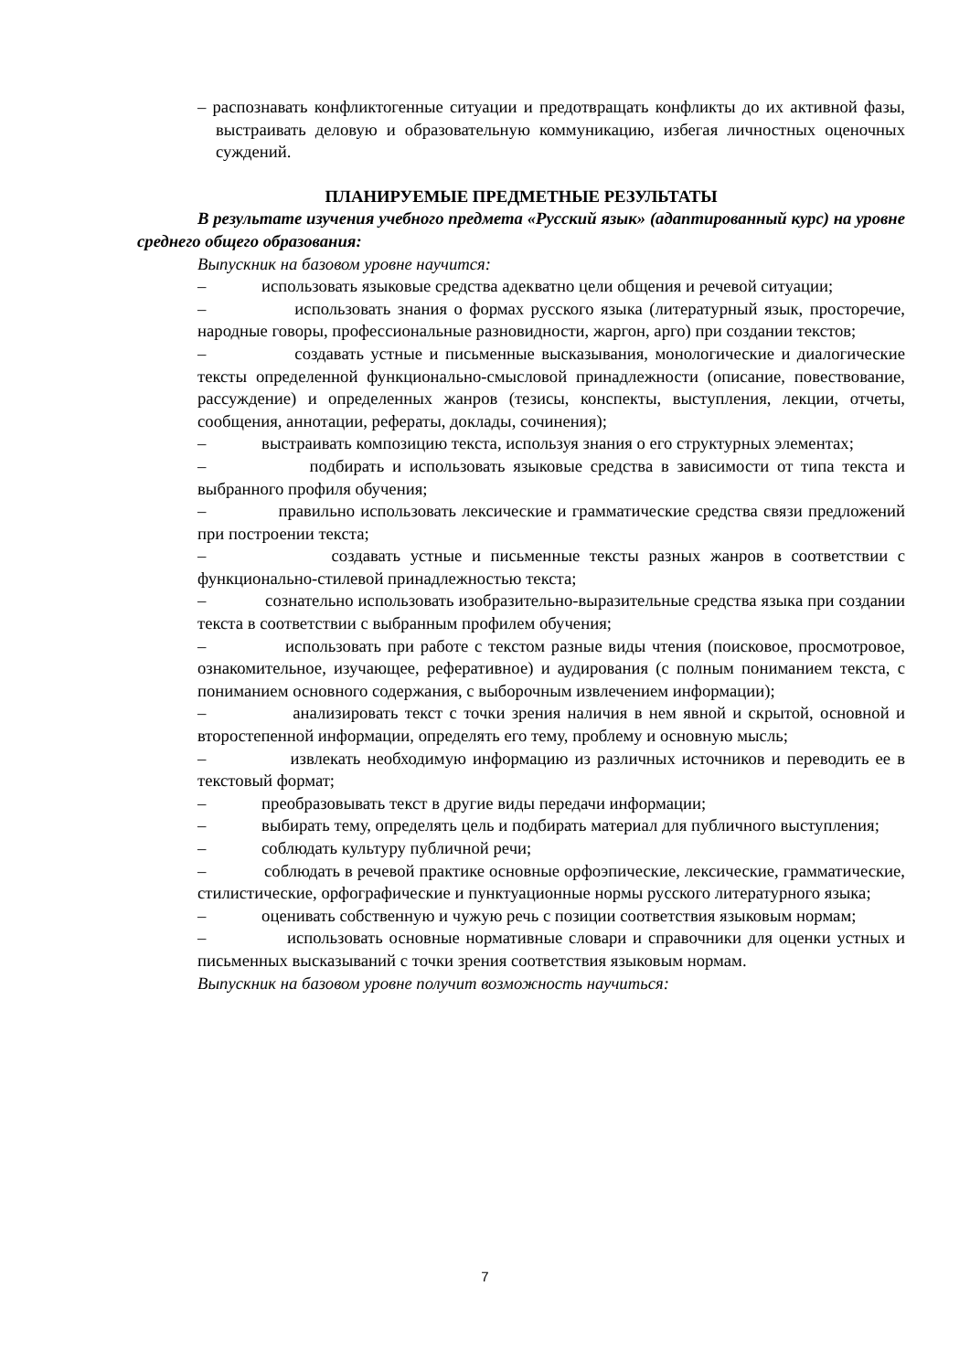– распознавать конфликтогенные ситуации и предотвращать конфликты до их активной фазы, выстраивать деловую и образовательную коммуникацию, избегая личностных оценочных суждений.
ПЛАНИРУЕМЫЕ ПРЕДМЕТНЫЕ РЕЗУЛЬТАТЫ
В результате изучения учебного предмета «Русский язык» (адаптированный курс) на уровне среднего общего образования:
Выпускник на базовом уровне научится:
– использовать языковые средства адекватно цели общения и речевой ситуации;
– использовать знания о формах русского языка (литературный язык, просторечие, народные говоры, профессиональные разновидности, жаргон, арго) при создании текстов;
– создавать устные и письменные высказывания, монологические и диалогические тексты определенной функционально-смысловой принадлежности (описание, повествование, рассуждение) и определенных жанров (тезисы, конспекты, выступления, лекции, отчеты, сообщения, аннотации, рефераты, доклады, сочинения);
– выстраивать композицию текста, используя знания о его структурных элементах;
– подбирать и использовать языковые средства в зависимости от типа текста и выбранного профиля обучения;
– правильно использовать лексические и грамматические средства связи предложений при построении текста;
– создавать устные и письменные тексты разных жанров в соответствии с функционально-стилевой принадлежностью текста;
– сознательно использовать изобразительно-выразительные средства языка при создании текста в соответствии с выбранным профилем обучения;
– использовать при работе с текстом разные виды чтения (поисковое, просмотровое, ознакомительное, изучающее, реферативное) и аудирования (с полным пониманием текста, с пониманием основного содержания, с выборочным извлечением информации);
– анализировать текст с точки зрения наличия в нем явной и скрытой, основной и второстепенной информации, определять его тему, проблему и основную мысль;
– извлекать необходимую информацию из различных источников и переводить ее в текстовый формат;
– преобразовывать текст в другие виды передачи информации;
– выбирать тему, определять цель и подбирать материал для публичного выступления;
– соблюдать культуру публичной речи;
– соблюдать в речевой практике основные орфоэпические, лексические, грамматические, стилистические, орфографические и пунктуационные нормы русского литературного языка;
– оценивать собственную и чужую речь с позиции соответствия языковым нормам;
– использовать основные нормативные словари и справочники для оценки устных и письменных высказываний с точки зрения соответствия языковым нормам.
Выпускник на базовом уровне получит возможность научиться:
7